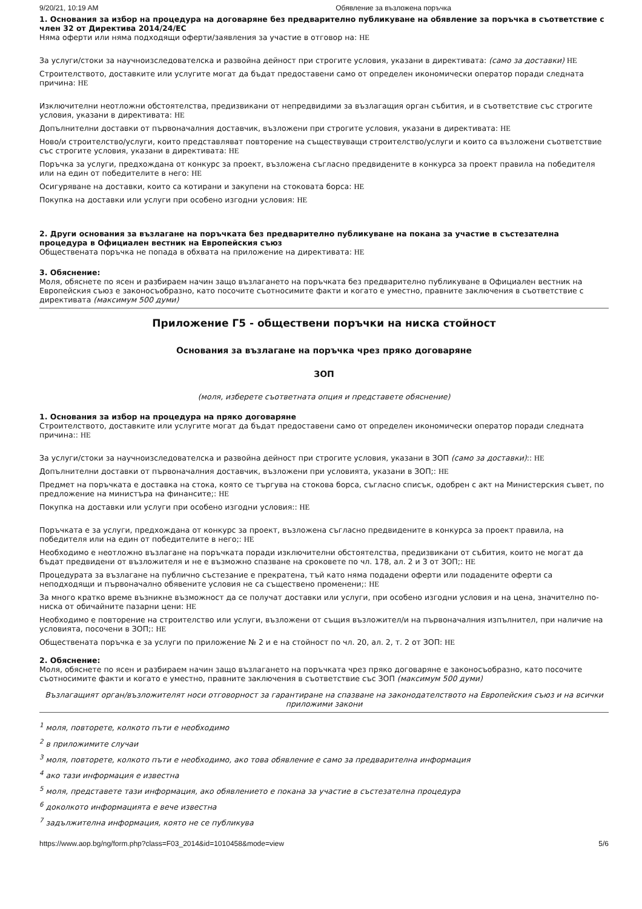9/20/21, 10:19 AM Обявление за възложена поръчка
1. Основания за избор на процедура на договаряне без предварително публикуване на обявление за поръчка в съответствие с член 32 от Директива 2014/24/ЕС
Няма оферти или няма подходящи оферти/заявления за участие в отговор на: НЕ
За услуги/стоки за научноизследователска и развойна дейност при строгите условия, указани в директивата: (само за доставки) НЕ
Строителството, доставките или услугите могат да бъдат предоставени само от определен икономически оператор поради следната причина: НЕ
Изключителни неотложни обстоятелства, предизвикани от непредвидими за възлагащия орган събития, и в съответствие със строгите условия, указани в директивата: НЕ
Допълнителни доставки от първоначалния доставчик, възложени при строгите условия, указани в директивата: НЕ
Ново/и строителство/услуги, които представляват повторение на съществуващи строителство/услуги и които са възложени съответствие със строгите условия, указани в директивата: НЕ
Поръчка за услуги, предхождана от конкурс за проект, възложена съгласно предвидените в конкурса за проект правила на победителя или на един от победителите в него: НЕ
Осигуряване на доставки, които са котирани и закупени на стоковата борса: НЕ
Покупка на доставки или услуги при особено изгодни условия: НЕ
2. Други основания за възлагане на поръчката без предварително публикуване на покана за участие в състезателна процедура в Официален вестник на Европейския съюз
Обществената поръчка не попада в обхвата на приложение на директивата: НЕ
3. Обяснение:
Моля, обяснете по ясен и разбираем начин защо възлагането на поръчката без предварително публикуване в Официален вестник на Европейския съюз е законосъобразно, като посочите съотносимите факти и когато е уместно, правните заключения в съответствие с директивата (максимум 500 думи)
Приложение Г5 - обществени поръчки на ниска стойност
Основания за възлагане на поръчка чрез пряко договаряне
ЗОП
(моля, изберете съответната опция и представете обяснение)
1. Основания за избор на процедура на пряко договаряне
Строителството, доставките или услугите могат да бъдат предоставени само от определен икономически оператор поради следната причина:: НЕ
За услуги/стоки за научноизследователска и развойна дейност при строгите условия, указани в ЗОП (само за доставки):: НЕ
Допълнителни доставки от първоначалния доставчик, възложени при условията, указани в ЗОП;: НЕ
Предмет на поръчката е доставка на стока, която се търгува на стокова борса, съгласно списък, одобрен с акт на Министерския съвет, по предложение на министъра на финансите;: НЕ
Покупка на доставки или услуги при особено изгодни условия:: НЕ
Поръчката е за услуги, предхождана от конкурс за проект, възложена съгласно предвидените в конкурса за проект правила, на победителя или на един от победителите в него;: НЕ
Необходимо е неотложно възлагане на поръчката поради изключителни обстоятелства, предизвикани от събития, които не могат да бъдат предвидени от възложителя и не е възможно спазване на сроковете по чл. 178, ал. 2 и 3 от ЗОП;: НЕ
Процедурата за възлагане на публично състезание е прекратена, тъй като няма подадени оферти или подадените оферти са неподходящи и първоначално обявените условия не са съществено променени;: НЕ
За много кратко време възникне възможност да се получат доставки или услуги, при особено изгодни условия и на цена, значително по-ниска от обичайните пазарни цени: НЕ
Необходимо е повторение на строителство или услуги, възложени от същия възложител/и на първоначалния изпълнител, при наличие на условията, посочени в ЗОП;: НЕ
Обществената поръчка е за услуги по приложение № 2 и е на стойност по чл. 20, ал. 2, т. 2 от ЗОП: НЕ
2. Обяснение:
Моля, обяснете по ясен и разбираем начин защо възлагането на поръчката чрез пряко договаряне е законосъобразно, като посочите съотносимите факти и когато е уместно, правните заключения в съответствие със ЗОП (максимум 500 думи)
Възлагащият орган/възложителят носи отговорност за гарантиране на спазване на законодателството на Европейския съюз и на всички приложими закони
<sup>1</sup> моля, повторете, колкото пъти е необходимо
<sup>2</sup> в приложимите случаи
<sup>3</sup> моля, повторете, колкото пъти е необходимо, ако това обявление е само за предварителна информация
<sup>4</sup> ако тази информация е известна
<sup>5</sup> моля, представете тази информация, ако обявлението е покана за участие в състезателна процедура
<sup>6</sup> доколкото информацията е вече известна
<sup>7</sup> задължителна информация, която не се публикува
https://www.aop.bg/ng/form.php?class=F03_2014&id=1010458&mode=view 5/6